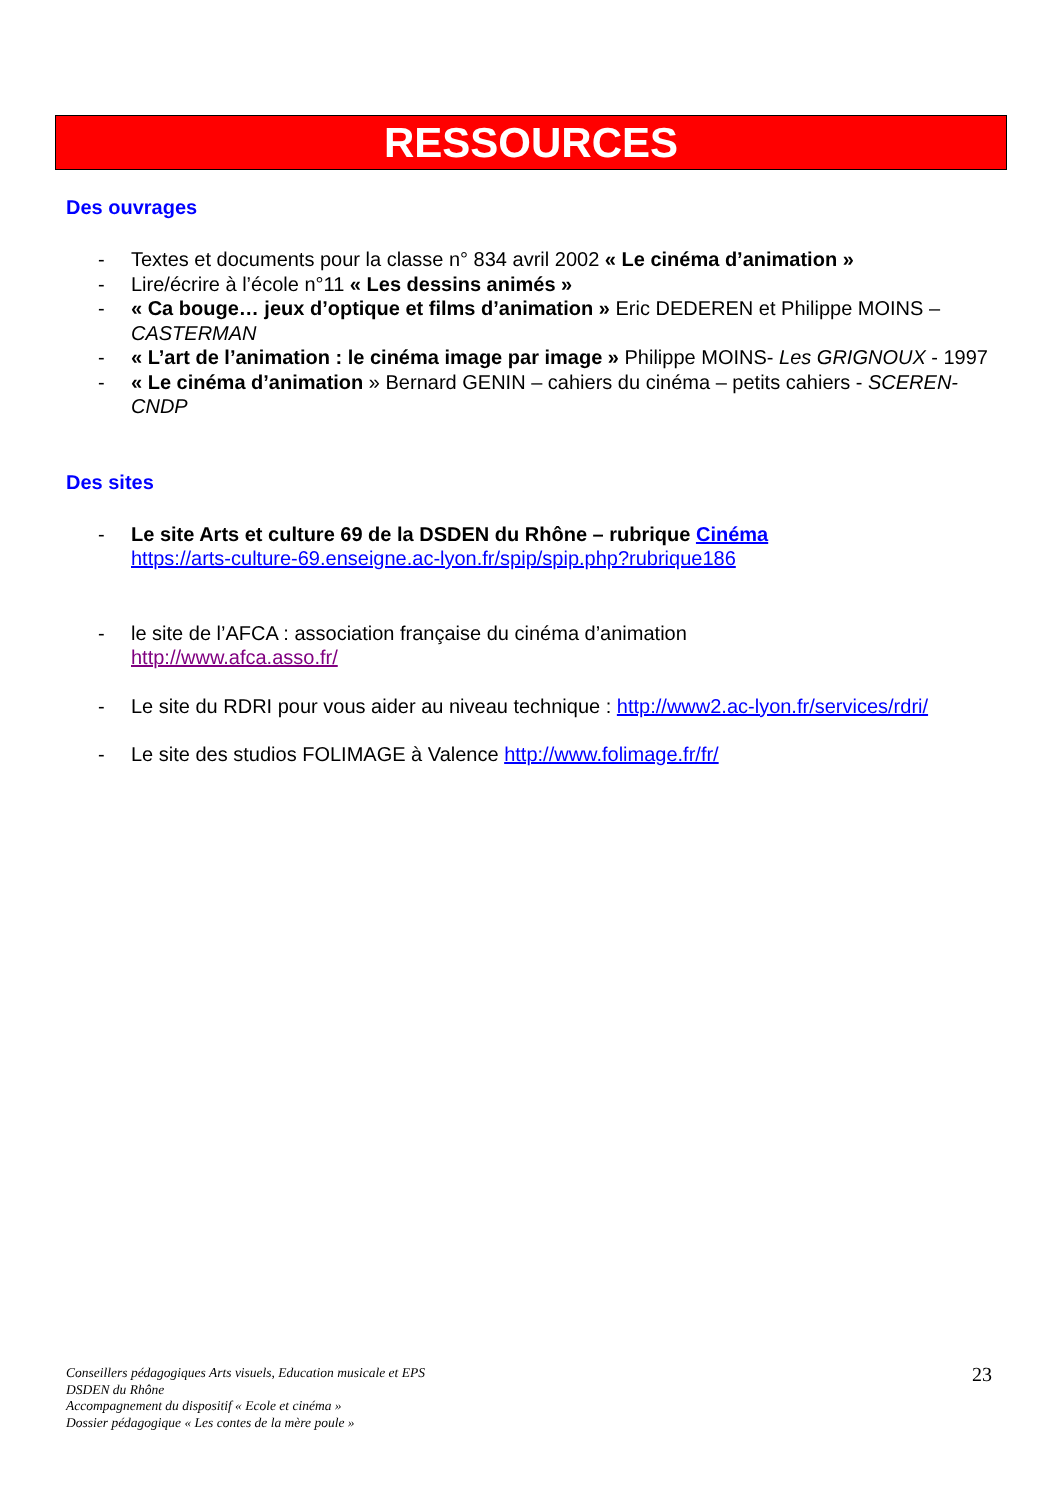RESSOURCES
Des ouvrages
- Textes et documents pour la classe n° 834 avril 2002 « Le cinéma d’animation »
- Lire/écrire à l’école n°11 « Les dessins animés »
- « Ca bouge… jeux d’optique et films d’animation » Eric DEDEREN et Philippe MOINS – CASTERMAN
- « L’art de l’animation : le cinéma image par image » Philippe MOINS- Les GRIGNOUX - 1997
- « Le cinéma d’animation » Bernard GENIN – cahiers du cinéma – petits cahiers - SCEREN-CNDP
Des sites
- Le site Arts et culture 69 de la DSDEN du Rhône – rubrique Cinéma
https://arts-culture-69.enseigne.ac-lyon.fr/spip/spip.php?rubrique186
- le site de l’AFCA : association française du cinéma d’animation
http://www.afca.asso.fr/
- Le site du RDRI pour vous aider au niveau technique : http://www2.ac-lyon.fr/services/rdri/
- Le site des studios FOLIMAGE à Valence http://www.folimage.fr/fr/
Conseillers pédagogiques Arts visuels, Education musicale et EPS
DSDEN du Rhône
Accompagnement du dispositif « Ecole et cinéma »
Dossier pédagogique « Les contes de la mère poule »
23